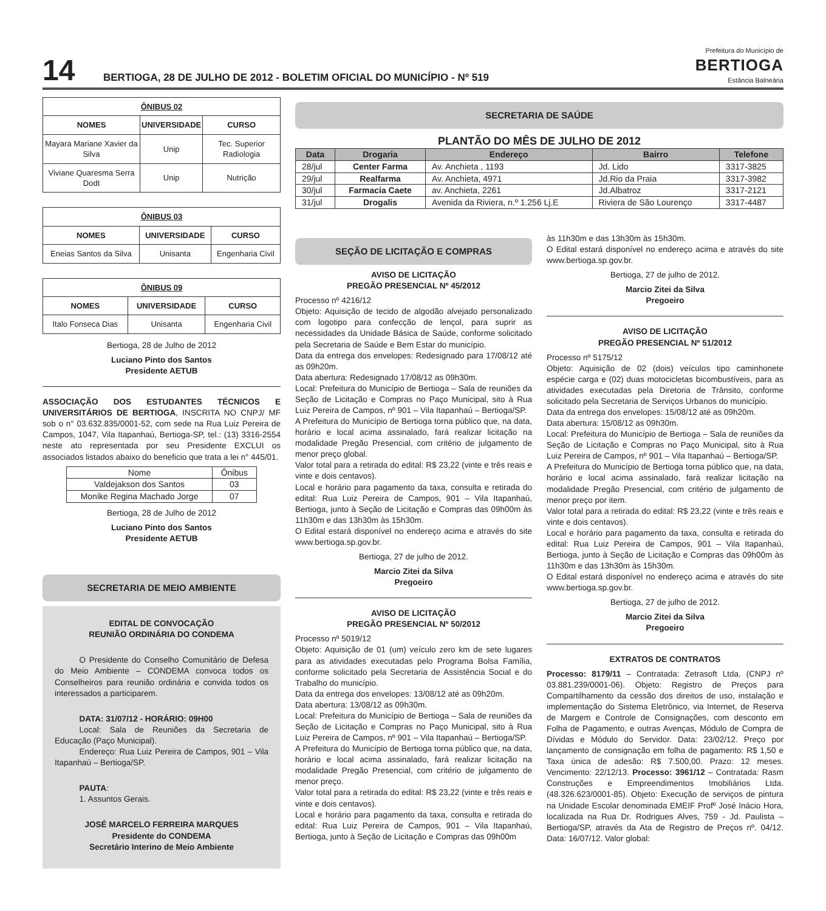14
BERTIOGA, 28 DE JULHO DE 2012 - BOLETIM OFICIAL DO MUNICÍPIO - Nº 519
Prefeitura do Município de
BERTIOGA
Estância Balneária
| ÔNIBUS 02 | | |
| --- | --- | --- |
| NOMES | UNIVERSIDADE | CURSO |
| Mayara Mariane Xavier da Silva | Unip | Tec. Superior Radiologia |
| Viviane Quaresma Serra Dodt | Unip | Nutrição |
| ÔNIBUS 03 | | |
| --- | --- | --- |
| NOMES | UNIVERSIDADE | CURSO |
| Eneias Santos da Silva | Unisanta | Engenharia Civil |
| ÔNIBUS 09 | | |
| --- | --- | --- |
| NOMES | UNIVERSIDADE | CURSO |
| Italo Fonseca Dias | Unisanta | Engenharia Civil |
Bertioga, 28 de Julho de 2012
Luciano Pinto dos Santos
Presidente AETUB
ASSOCIAÇÃO DOS ESTUDANTES TÉCNICOS E UNIVERSITÁRIOS DE BERTIOGA, INSCRITA NO CNPJ/ MF sob o n° 03.632.835/0001-52, com sede na Rua Luiz Pereira de Campos, 1047, Vila Itapanhaú, Bertioga-SP, tel.: (13) 3316-2554 neste ato representada por seu Presidente EXCLUI os associados listados abaixo do beneficio que trata a lei n° 445/01.
| Nome | Ônibus |
| Valdejakson dos Santos | 03 |
| Monike Regina Machado Jorge | 07 |
Bertioga, 28 de Julho de 2012
Luciano Pinto dos Santos
Presidente AETUB
SECRETARIA DE MEIO AMBIENTE
EDITAL DE CONVOCAÇÃO
REUNIÃO ORDINÁRIA DO CONDEMA
   O Presidente do Conselho Comunitário de Defesa do Meio Ambiente – CONDEMA convoca todos os Conselheiros para reunião ordinária e convida todos os interessados a participarem.
   DATA: 31/07/12 - HORÁRIO: 09H00
   Local: Sala de Reuniões da Secretaria de Educação (Paço Municipal).
   Endereço: Rua Luiz Pereira de Campos, 901 – Vila Itapanhaú – Bertioga/SP.
   PAUTA:
   1. Assuntos Gerais.
JOSÉ MARCELO FERREIRA MARQUES
Presidente do CONDEMA
Secretário Interino de Meio Ambiente
SECRETARIA DE SAÚDE
PLANTÃO DO MÊS DE JULHO DE 2012
| Data | Drogaria | Endereço | Bairro | Telefone |
| --- | --- | --- | --- | --- |
| 28/jul | Center Farma | Av. Anchieta , 1193 | Jd. Lido | 3317-3825 |
| 29/jul | Realfarma | Av. Anchieta, 4971 | Jd.Rio da Praia | 3317-3982 |
| 30/jul | Farmacia Caete | av. Anchieta, 2261 | Jd.Albatroz | 3317-2121 |
| 31/jul | Drogalis | Avenida da Riviera, n.º 1.256 Lj.E | Riviera de São Lourenço | 3317-4487 |
SEÇÃO DE LICITAÇÃO E COMPRAS
AVISO DE LICITAÇÃO
PREGÃO PRESENCIAL Nº 45/2012
Processo nº 4216/12
Objeto: Aquisição de tecido de algodão alvejado personalizado com logotipo para confecção de lençol, para suprir as necessidades da Unidade Básica de Saúde, conforme solicitado pela Secretaria de Saúde e Bem Estar do município.
Data da entrega dos envelopes: Redesignado para 17/08/12 até as 09h20m.
Data abertura: Redesignado 17/08/12 as 09h30m.
Local: Prefeitura do Município de Bertioga – Sala de reuniões da Seção de Licitação e Compras no Paço Municipal, sito à Rua Luiz Pereira de Campos, nº 901 – Vila Itapanhaú – Bertioga/SP.
A Prefeitura do Município de Bertioga torna público que, na data, horário e local acima assinalado, fará realizar licitação na modalidade Pregão Presencial, com critério de julgamento de menor preço global.
Valor total para a retirada do edital: R$ 23,22 (vinte e três reais e vinte e dois centavos).
Local e horário para pagamento da taxa, consulta e retirada do edital: Rua Luiz Pereira de Campos, 901 – Vila Itapanhaú, Bertioga, junto à Seção de Licitação e Compras das 09h00m às 11h30m e das 13h30m às 15h30m.
O Edital estará disponível no endereço acima e através do site www.bertioga.sp.gov.br.
Bertioga, 27 de julho de 2012.
Marcio Zitei da Silva
Pregoeiro
AVISO DE LICITAÇÃO
PREGÃO PRESENCIAL Nº 50/2012
Processo nº 5019/12
Objeto: Aquisição de 01 (um) veículo zero km de sete lugares para as atividades executadas pelo Programa Bolsa Família, conforme solicitado pela Secretaria de Assistência Social e do Trabalho do município.
Data da entrega dos envelopes: 13/08/12 até as 09h20m.
Data abertura: 13/08/12 as 09h30m.
Local: Prefeitura do Município de Bertioga – Sala de reuniões da Seção de Licitação e Compras no Paço Municipal, sito à Rua Luiz Pereira de Campos, nº 901 – Vila Itapanhaú – Bertioga/SP.
A Prefeitura do Município de Bertioga torna público que, na data, horário e local acima assinalado, fará realizar licitação na modalidade Pregão Presencial, com critério de julgamento de menor preço.
Valor total para a retirada do edital: R$ 23,22 (vinte e três reais e vinte e dois centavos).
Local e horário para pagamento da taxa, consulta e retirada do edital: Rua Luiz Pereira de Campos, 901 – Vila Itapanhaú, Bertioga, junto à Seção de Licitação e Compras das 09h00m
às 11h30m e das 13h30m às 15h30m.
O Edital estará disponível no endereço acima e através do site www.bertioga.sp.gov.br.
Bertioga, 27 de julho de 2012.
Marcio Zitei da Silva
Pregoeiro
AVISO DE LICITAÇÃO
PREGÃO PRESENCIAL Nº 51/2012
Processo nº 5175/12
Objeto: Aquisição de 02 (dois) veículos tipo caminhonete espécie carga e (02) duas motocicletas bicombustíveis, para as atividades executadas pela Diretoria de Trânsito, conforme solicitado pela Secretaria de Serviços Urbanos do município.
Data da entrega dos envelopes: 15/08/12 até as 09h20m.
Data abertura: 15/08/12 as 09h30m.
Local: Prefeitura do Município de Bertioga – Sala de reuniões da Seção de Licitação e Compras no Paço Municipal, sito à Rua Luiz Pereira de Campos, nº 901 – Vila Itapanhaú – Bertioga/SP.
A Prefeitura do Município de Bertioga torna público que, na data, horário e local acima assinalado, fará realizar licitação na modalidade Pregão Presencial, com critério de julgamento de menor preço por item.
Valor total para a retirada do edital: R$ 23,22 (vinte e três reais e vinte e dois centavos).
Local e horário para pagamento da taxa, consulta e retirada do edital: Rua Luiz Pereira de Campos, 901 – Vila Itapanhaú, Bertioga, junto à Seção de Licitação e Compras das 09h00m às 11h30m e das 13h30m às 15h30m.
O Edital estará disponível no endereço acima e através do site www.bertioga.sp.gov.br.
Bertioga, 27 de julho de 2012.
Marcio Zitei da Silva
Pregoeiro
EXTRATOS DE CONTRATOS
Processo: 8179/11 – Contratada: Zetrasoft Ltda. (CNPJ nº 03.881.239/0001-06). Objeto: Registro de Preços para Compartilhamento da cessão dos direitos de uso, instalação e implementação do Sistema Eletrônico, via Internet, de Reserva de Margem e Controle de Consignações, com desconto em Folha de Pagamento, e outras Avenças, Módulo de Compra de Dívidas e Módulo do Servidor. Data: 23/02/12. Preço por lançamento de consignação em folha de pagamento: R$ 1,50 e Taxa única de adesão: R$ 7.500,00. Prazo: 12 meses. Vencimento: 22/12/13. Processo: 3961/12 – Contratada: Rasm Construções e Empreendimentos Imobiliários Ltda. (48.326.623/0001-85). Objeto: Execução de serviços de pintura na Unidade Escolar denominada EMEIF Profº José Inácio Hora, localizada na Rua Dr. Rodrigues Alves, 759 - Jd. Paulista – Bertioga/SP, através da Ata de Registro de Preços nº. 04/12. Data: 16/07/12. Valor global: